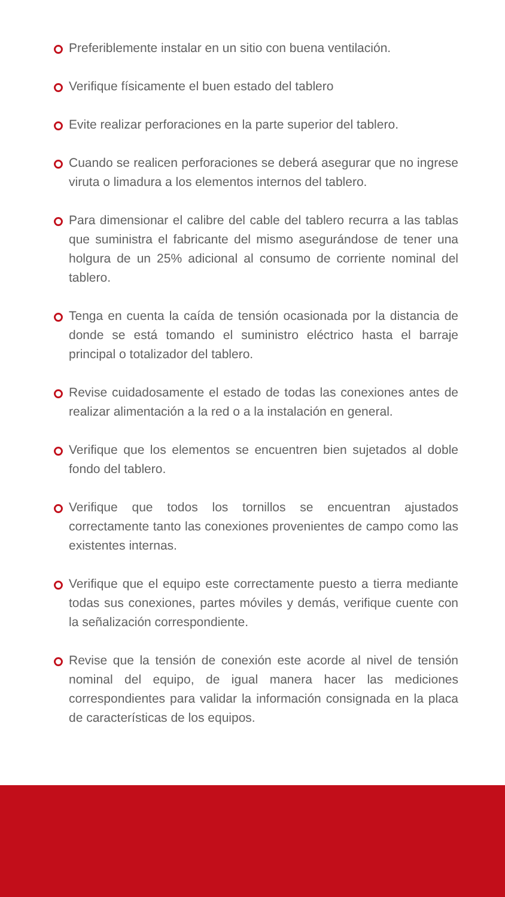Preferiblemente instalar en un sitio con buena ventilación.
Verifique físicamente el buen estado del tablero
Evite realizar perforaciones en la parte superior del tablero.
Cuando se realicen perforaciones se deberá asegurar que no ingrese viruta o limadura a los elementos internos del tablero.
Para dimensionar el calibre del cable del tablero recurra a las tablas que suministra el fabricante del mismo asegurándose de tener una holgura de un 25% adicional al consumo de corriente nominal del tablero.
Tenga en cuenta la caída de tensión ocasionada por la distancia de donde se está tomando el suministro eléctrico hasta el barraje principal o totalizador del tablero.
Revise cuidadosamente el estado de todas las conexiones antes de realizar alimentación a la red o a la instalación en general.
Verifique que los elementos se encuentren bien sujetados al doble fondo del tablero.
Verifique que todos los tornillos se encuentran ajustados correctamente tanto las conexiones provenientes de campo como las existentes internas.
Verifique que el equipo este correctamente puesto a tierra mediante todas sus conexiones, partes móviles y demás, verifique cuente con la señalización correspondiente.
Revise que la tensión de conexión este acorde al nivel de tensión nominal del equipo, de igual manera hacer las mediciones correspondientes para validar la información consignada en la placa de características de los equipos.